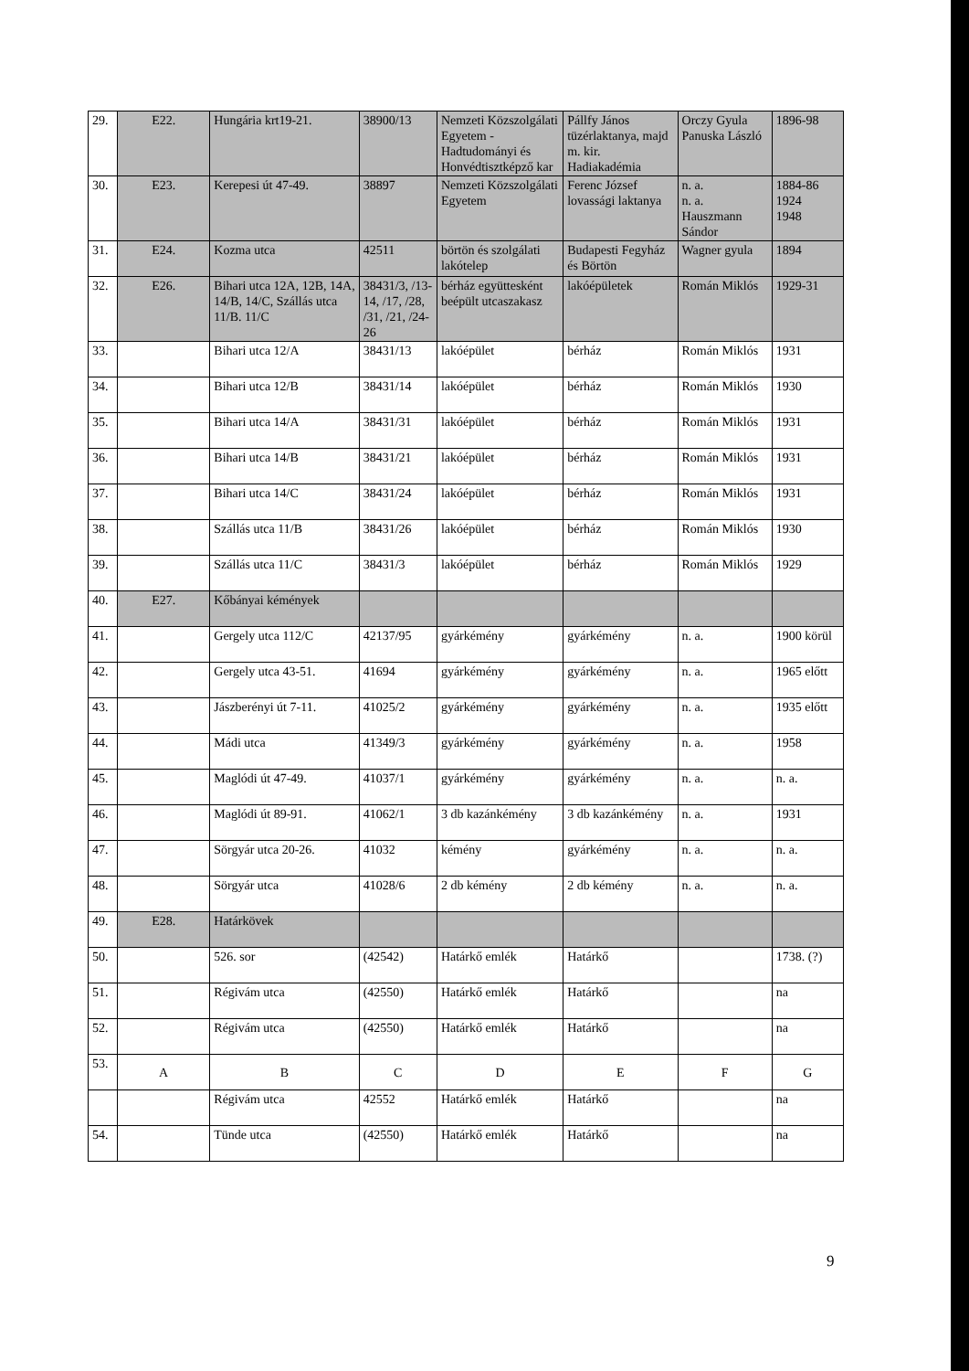| 29. | E22. | Hungária krt19-21. | 38900/13 | Nemzeti Közszolgálati Egyetem - Hadtudományi és Honvédtisztképző kar | Pállfy János tüzérlaktanya, majd m. kir. Hadiakadémia | Orczy Gyula Panuska László | 1896-98 |
| 30. | E23. | Kerepesi út 47-49. | 38897 | Nemzeti Közszolgálati Egyetem | Ferenc József lovassági laktanya | n. a. n. a. Hauszmann Sándor | 1884-86 1924 1948 |
| 31. | E24. | Kozma utca | 42511 | börtön és szolgálati lakótelep | Budapesti Fegyház és Börtön | Wagner gyula | 1894 |
| 32. | E26. | Bihari utca 12A, 12B, 14A, 14/B, 14/C, Szállás utca 11/B. 11/C | 38431/3, /13-14, /17, /28, /31, /21, /24-26 | bérház együttesként beépült utcaszakasz | lakóépületek | Román Miklós | 1929-31 |
| 33. | | Bihari utca 12/A | 38431/13 | lakóépület | bérház | Román Miklós | 1931 |
| 34. | | Bihari utca 12/B | 38431/14 | lakóépület | bérház | Román Miklós | 1930 |
| 35. | | Bihari utca 14/A | 38431/31 | lakóépület | bérház | Román Miklós | 1931 |
| 36. | | Bihari utca 14/B | 38431/21 | lakóépület | bérház | Román Miklós | 1931 |
| 37. | | Bihari utca 14/C | 38431/24 | lakóépület | bérház | Román Miklós | 1931 |
| 38. | | Szállás utca 11/B | 38431/26 | lakóépület | bérház | Román Miklós | 1930 |
| 39. | | Szállás utca 11/C | 38431/3 | lakóépület | bérház | Román Miklós | 1929 |
| 40. | E27. | Kőbányai kémények | | | | | |
| 41. | | Gergely utca 112/C | 42137/95 | gyárkémény | gyárkémény | n. a. | 1900 körül |
| 42. | | Gergely utca 43-51. | 41694 | gyárkémény | gyárkémény | n. a. | 1965 előtt |
| 43. | | Jászberényi út 7-11. | 41025/2 | gyárkémény | gyárkémény | n. a. | 1935 előtt |
| 44. | | Mádi utca | 41349/3 | gyárkémény | gyárkémény | n. a. | 1958 |
| 45. | | Maglódi út 47-49. | 41037/1 | gyárkémény | gyárkémény | n. a. | n. a. |
| 46. | | Maglódi út 89-91. | 41062/1 | 3 db kazánkémény | 3 db kazánkémény | n. a. | 1931 |
| 47. | | Sörgyár utca 20-26. | 41032 | kémény | gyárkémény | n. a. | n. a. |
| 48. | | Sörgyár utca | 41028/6 | 2 db kémény | 2 db kémény | n. a. | n. a. |
| 49. | E28. | Határkövek | | | | | |
| 50. | | 526. sor | (42542) | Határkő emlék | Határkő | | 1738. (?) |
| 51. | | Régivám utca | (42550) | Határkő emlék | Határkő | | na |
| 52. | | Régivám utca | (42550) | Határkő emlék | Határkő | | na |
| 53. | A | B | C | D | E | F | G |
| | | Régivám utca | 42552 | Határkő emlék | Határkő | | na |
| 54. | | Tünde utca | (42550) | Határkő emlék | Határkő | | na |
9